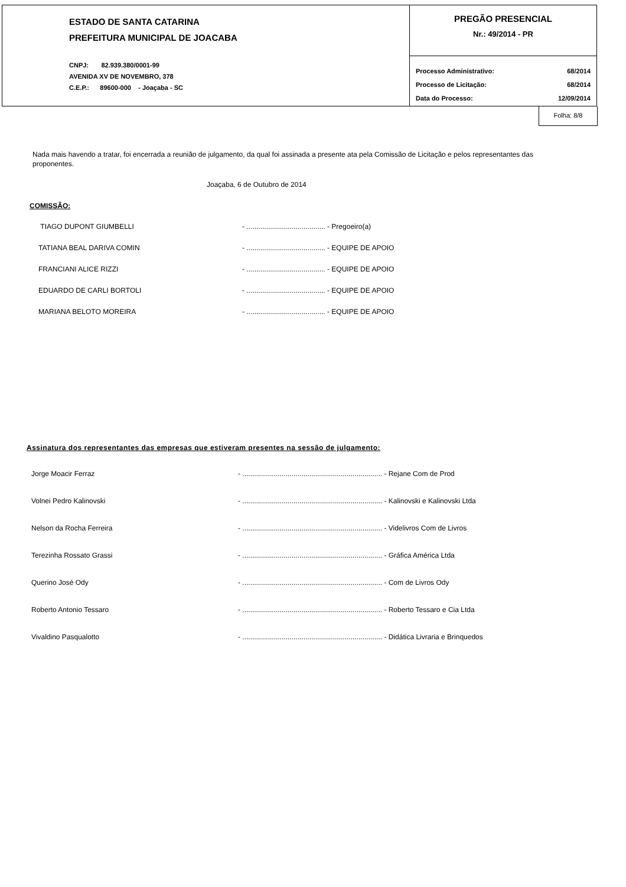ESTADO DE SANTA CATARINA
PREFEITURA MUNICIPAL DE JOACABA
CNPJ: 82.939.380/0001-99
AVENIDA XV DE NOVEMBRO, 378
C.E.P.: 89600-000 - Joaçaba - SC
PREGÃO PRESENCIAL
Nr.: 49/2014 - PR
Processo Administrativo: 68/2014
Processo de Licitação: 68/2014
Data do Processo: 12/09/2014
Folha: 8/8
Nada mais havendo a tratar, foi encerrada a reunião de julgamento, da qual foi assinada a presente ata pela Comissão de Licitação e pelos representantes das proponentes.
Joaçaba, 6 de Outubro de 2014
COMISSÃO:
| TIAGO DUPONT GIUMBELLI | - ........................................ - Pregoeiro(a) |
| TATIANA BEAL DARIVA COMIN | - ........................................ - EQUIPE DE APOIO |
| FRANCIANI ALICE RIZZI | - ........................................ - EQUIPE DE APOIO |
| EDUARDO DE CARLI BORTOLI | - ........................................ - EQUIPE DE APOIO |
| MARIANA BELOTO MOREIRA | - ........................................ - EQUIPE DE APOIO |
Assinatura dos representantes das empresas que estiveram presentes na sessão de julgamento:
| Jorge Moacir Ferraz | - ....................................................................... - Rejane Com de Prod |
| Volnei Pedro Kalinovski | - ....................................................................... - Kalinovski e Kalinovski Ltda |
| Nelson da Rocha Ferreira | - ....................................................................... - Videlivros Com de Livros |
| Terezinha Rossato Grassi | - ....................................................................... - Gráfica América Ltda |
| Querino José Ody | - ....................................................................... - Com de Livros Ody |
| Roberto Antonio Tessaro | - ....................................................................... - Roberto Tessaro e Cia Ltda |
| Vivaldino Pasqualotto | - ....................................................................... - Didática Livraria e Brinquedos |